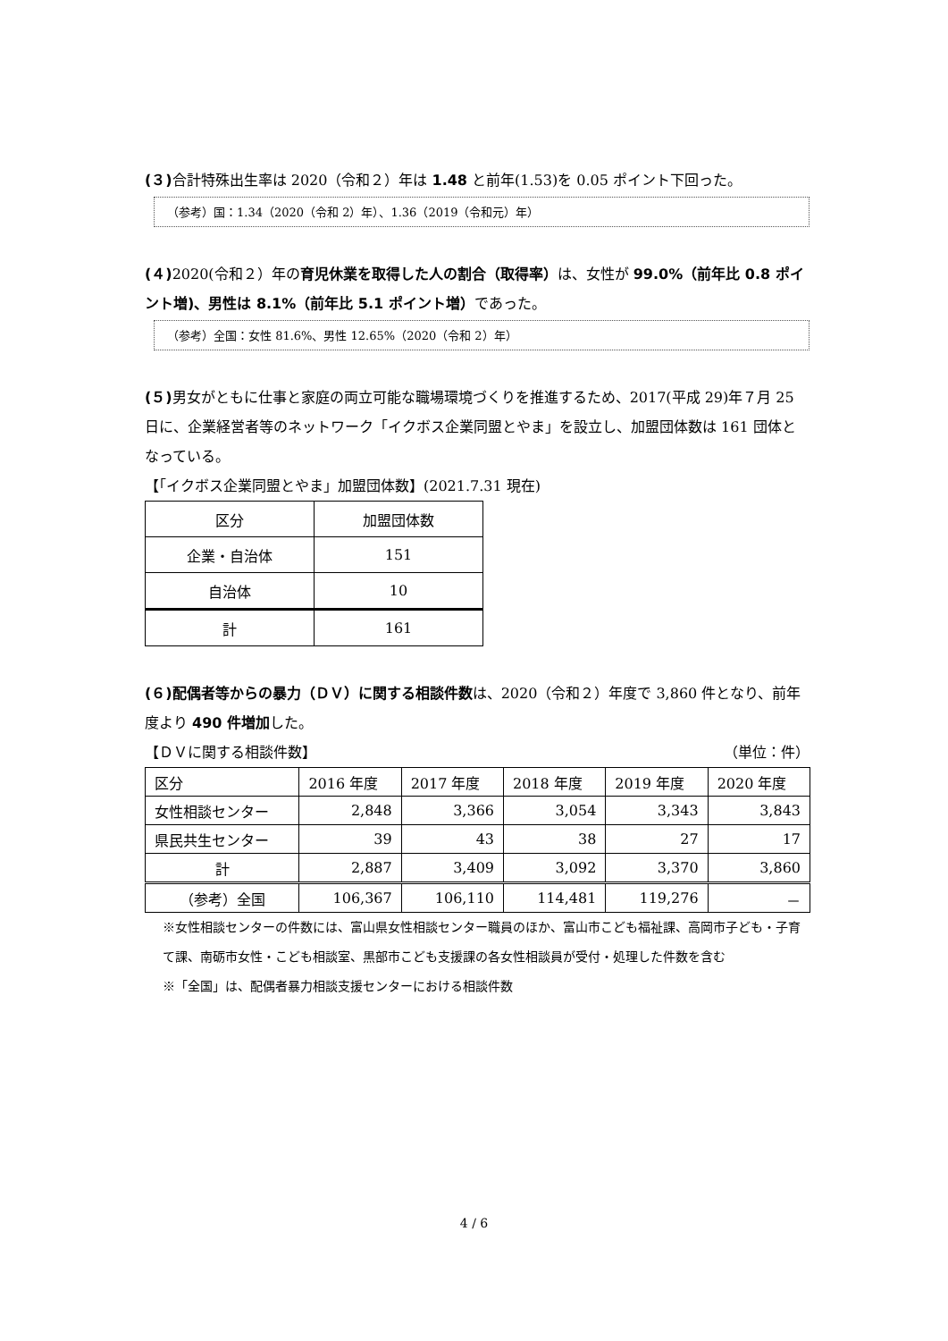(３) 合計特殊出生率は 2020（令和２）年は 1.48 と前年(1.53)を 0.05 ポイント下回った。
（参考）国：1.34（2020（令和 2）年）、1.36（2019（令和元）年）
(４) 2020(令和２）年の育児休業を取得した人の割合（取得率）は、女性が 99.0%（前年比 0.8 ポイント増)、男性は 8.1%（前年比 5.1 ポイント増）であった。
（参考）全国：女性 81.6%、男性 12.65%（2020（令和 2）年）
(５) 男女がともに仕事と家庭の両立可能な職場環境づくりを推進するため、2017(平成 29)年７月 25 日に、企業経営者等のネットワーク「イクボス企業同盟とやま」を設立し、加盟団体数は 161 団体となっている。
【「イクボス企業同盟とやま」加盟団体数】(2021.7.31 現在)
| 区分 | 加盟団体数 |
| --- | --- |
| 企業・自治体 | 151 |
| 自治体 | 10 |
| 計 | 161 |
(６)配偶者等からの暴力（ＤＶ）に関する相談件数は、2020（令和２）年度で 3,860 件となり、前年度より 490 件増加した。
【ＤＶに関する相談件数】 （単位：件）
| 区分 | 2016 年度 | 2017 年度 | 2018 年度 | 2019 年度 | 2020 年度 |
| --- | --- | --- | --- | --- | --- |
| 女性相談センター | 2,848 | 3,366 | 3,054 | 3,343 | 3,843 |
| 県民共生センター | 39 | 43 | 38 | 27 | 17 |
| 計 | 2,887 | 3,409 | 3,092 | 3,370 | 3,860 |
| （参考）全国 | 106,367 | 106,110 | 114,481 | 119,276 | － |
※女性相談センターの件数には、富山県女性相談センター職員のほか、富山市こども福祉課、高岡市子ども・子育て課、南砺市女性・こども相談室、黒部市こども支援課の各女性相談員が受付・処理した件数を含む
※「全国」は、配偶者暴力相談支援センターにおける相談件数
4 / 6